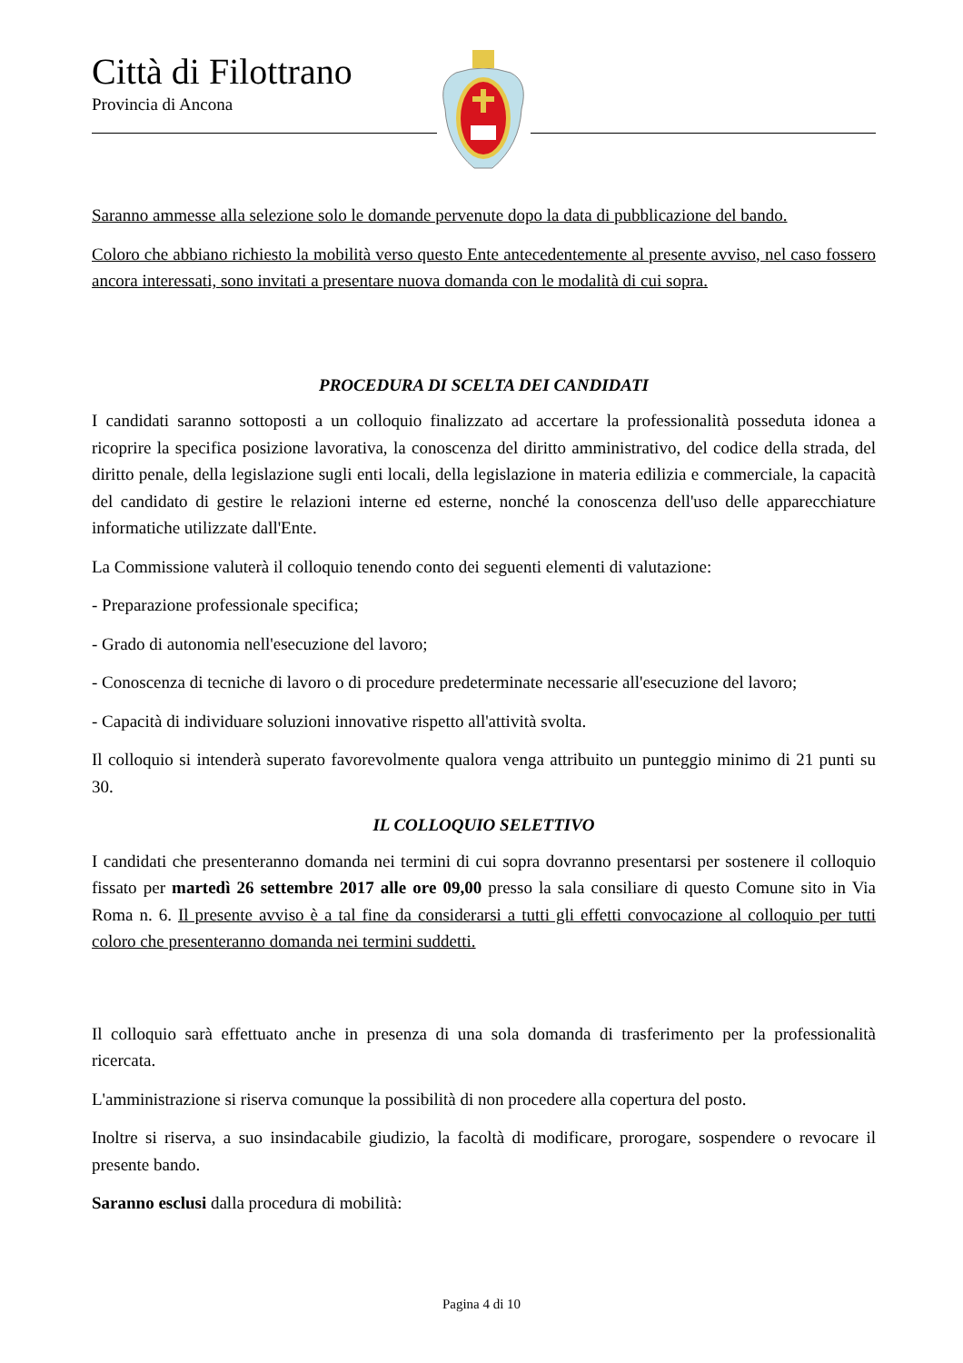Città di Filottrano
Provincia di Ancona
Saranno ammesse alla selezione solo le domande pervenute dopo la data di pubblicazione del bando.
Coloro che abbiano richiesto la mobilità verso questo Ente antecedentemente al presente avviso, nel caso fossero ancora interessati, sono invitati a presentare nuova domanda con le modalità di cui sopra.
PROCEDURA DI SCELTA DEI CANDIDATI
I candidati saranno sottoposti a un colloquio finalizzato ad accertare la professionalità posseduta idonea a ricoprire la specifica posizione lavorativa, la conoscenza del diritto amministrativo, del codice della strada, del diritto penale, della legislazione sugli enti locali, della legislazione in materia edilizia e commerciale, la capacità del candidato di gestire le relazioni interne ed esterne, nonché la conoscenza dell'uso delle apparecchiature informatiche utilizzate dall'Ente.
La Commissione valuterà il colloquio tenendo conto dei seguenti elementi di valutazione:
- Preparazione professionale specifica;
- Grado di autonomia nell'esecuzione del lavoro;
- Conoscenza di tecniche di lavoro o di procedure predeterminate necessarie all'esecuzione del lavoro;
- Capacità di individuare soluzioni innovative rispetto all'attività svolta.
Il colloquio si intenderà superato favorevolmente qualora venga attribuito un punteggio minimo di 21 punti su 30.
IL COLLOQUIO SELETTIVO
I candidati che presenteranno domanda nei termini di cui sopra dovranno presentarsi per sostenere il colloquio fissato per martedì 26 settembre 2017 alle ore 09,00 presso la sala consiliare di questo Comune sito in Via Roma n. 6. Il presente avviso è a tal fine da considerarsi a tutti gli effetti convocazione al colloquio per tutti coloro che presenteranno domanda nei termini suddetti.
Il colloquio sarà effettuato anche in presenza di una sola domanda di trasferimento per la professionalità ricercata.
L'amministrazione si riserva comunque la possibilità di non procedere alla copertura del posto.
Inoltre si riserva, a suo insindacabile giudizio, la facoltà di modificare, prorogare, sospendere o revocare il presente bando.
Saranno esclusi dalla procedura di mobilità:
Pagina 4 di 10